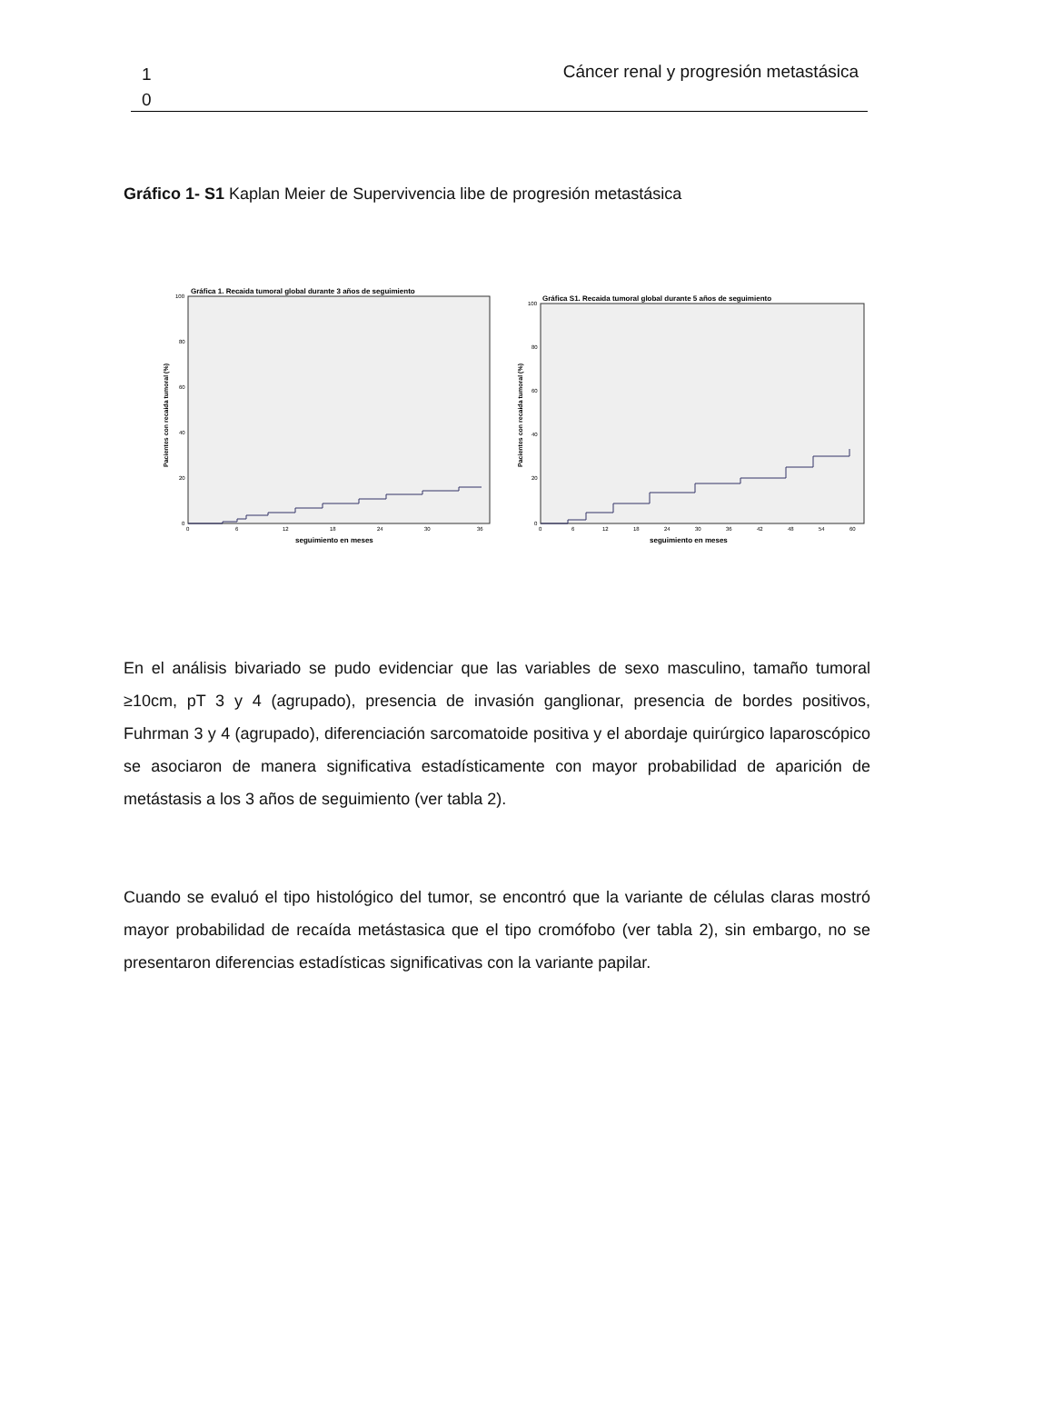1
0
Cáncer renal y progresión metastásica
Gráfico 1- S1 Kaplan Meier de Supervivencia libe de progresión metastásica
Gráfica 1. Recaida tumoral global durante 3 años de seguimiento
Pacientes con recaida tumoral (%)
100
80
60
40
20
0
0
6
12
18
24
30
36
seguimiento en meses
Gráfica S1. Recaida tumoral global durante 5 años de seguimiento
Pacientes con recaida tumoral (%)
100
80
60
40
20
0
0
6
12
18
24
30
36
42
48
54
60
seguimiento en meses
En el análisis bivariado se pudo evidenciar que las variables de sexo masculino, tamaño tumoral ≥10cm, pT 3 y 4 (agrupado), presencia de invasión ganglionar, presencia de bordes positivos, Fuhrman 3 y 4 (agrupado), diferenciación sarcomatoide positiva y el abordaje quirúrgico laparoscópico se asociaron de manera significativa estadísticamente con mayor probabilidad de aparición de metástasis a los 3 años de seguimiento (ver tabla 2).
Cuando se evaluó el tipo histológico del tumor, se encontró que la variante de células claras mostró mayor probabilidad de recaída metástasica que el tipo cromófobo (ver tabla 2), sin embargo, no se presentaron diferencias estadísticas significativas con la variante papilar.